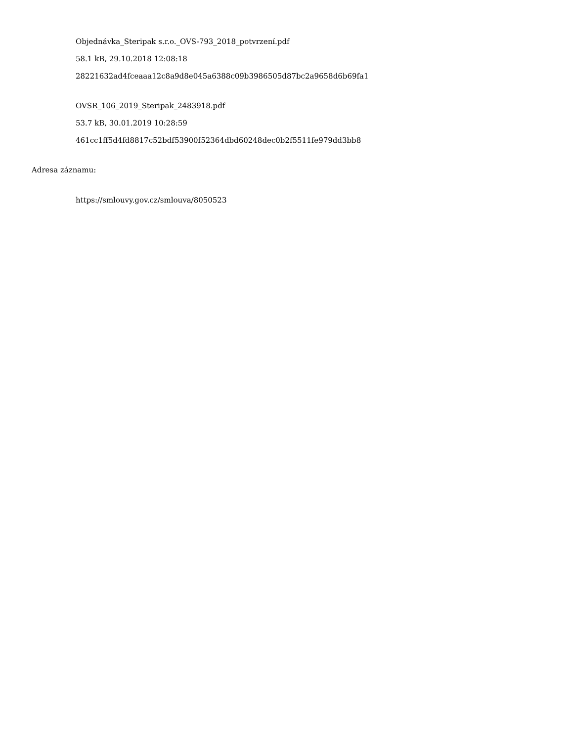Objednávka_Steripak s.r.o._OVS-793_2018_potvrzení.pdf
58.1 kB, 29.10.2018 12:08:18
28221632ad4fceaaa12c8a9d8e045a6388c09b3986505d87bc2a9658d6b69fa1
OVSR_106_2019_Steripak_2483918.pdf
53.7 kB, 30.01.2019 10:28:59
461cc1ff5d4fd8817c52bdf53900f52364dbd60248dec0b2f5511fe979dd3bb8
Adresa záznamu:
https://smlouvy.gov.cz/smlouva/8050523